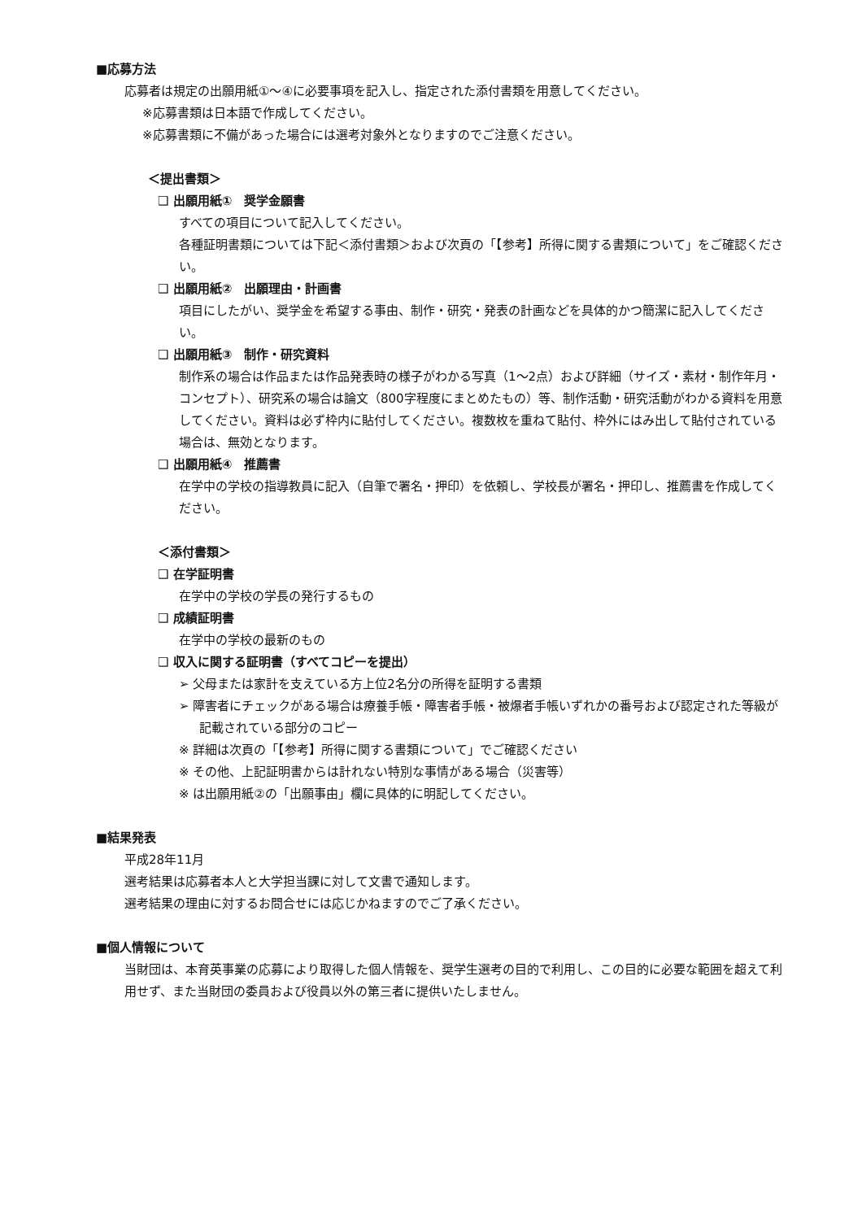■応募方法
応募者は規定の出願用紙①～④に必要事項を記入し、指定された添付書類を用意してください。
※応募書類は日本語で作成してください。
※応募書類に不備があった場合には選考対象外となりますのでご注意ください。
＜提出書類＞
❑ 出願用紙①　奨学金願書
すべての項目について記入してください。
各種証明書類については下記＜添付書類＞および次頁の「【参考】所得に関する書類について」をご確認ください。
❑ 出願用紙②　出願理由・計画書
項目にしたがい、奨学金を希望する事由、制作・研究・発表の計画などを具体的かつ簡潔に記入してください。
❑ 出願用紙③　制作・研究資料
制作系の場合は作品または作品発表時の様子がわかる写真（1～2点）および詳細（サイズ・素材・制作年月・コンセプト）、研究系の場合は論文（800字程度にまとめたもの）等、制作活動・研究活動がわかる資料を用意してください。資料は必ず枠内に貼付してください。複数枚を重ねて貼付、枠外にはみ出して貼付されている場合は、無効となります。
❑ 出願用紙④　推薦書
在学中の学校の指導教員に記入（自筆で署名・押印）を依頼し、学校長が署名・押印し、推薦書を作成してください。
＜添付書類＞
❑ 在学証明書
在学中の学校の学長の発行するもの
❑ 成績証明書
在学中の学校の最新のもの
❑ 収入に関する証明書（すべてコピーを提出）
➢ 父母または家計を支えている方上位2名分の所得を証明する書類
➢ 障害者にチェックがある場合は療養手帳・障害者手帳・被爆者手帳いずれかの番号および認定された等級が記載されている部分のコピー
※ 詳細は次頁の「【参考】所得に関する書類について」でご確認ください
※ その他、上記証明書からは計れない特別な事情がある場合（災害等）
※ は出願用紙②の「出願事由」欄に具体的に明記してください。
■結果発表
平成28年11月
選考結果は応募者本人と大学担当課に対して文書で通知します。
選考結果の理由に対するお問合せには応じかねますのでご了承ください。
■個人情報について
当財団は、本育英事業の応募により取得した個人情報を、奨学生選考の目的で利用し、この目的に必要な範囲を超えて利用せず、また当財団の委員および役員以外の第三者に提供いたしません。